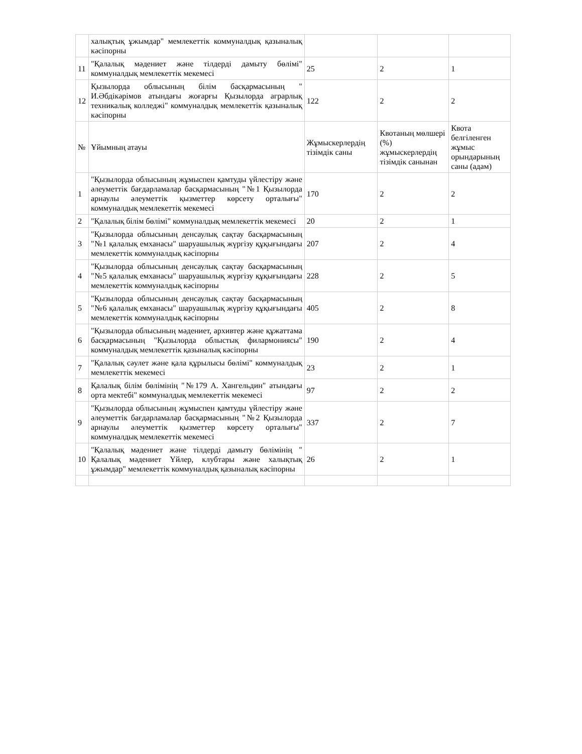| | халықтық ұжымдар" мемлекеттік коммуналдық қазыналық кәсіпорны | | | |
| 11 | "Қалалық мәдениет және тілдерді дамыту бөлімі" коммуналдық мемлекеттік мекемесі | 25 | 2 | 1 |
| 12 | Қызылорда облысының білім басқармасының " И.Әбдікәрімов атындағы жоғарғы Қызылорда аграрлық техникалық колледжі" коммуналдық мемлекеттік қазыналық кәсіпорны | 122 | 2 | 2 |
| № | Ұйымның атауы | Жұмыскерлердің тізімдік саны | Квотаның мөлшері (%) жұмыскерлердің тізімдік санынан | Квота белгіленген жұмыс орындарының саны (адам) |
| 1 | "Қызылорда облысының жұмыспен қамтуды үйлестіру және әлеуметтік бағдарламалар басқармасының "№1 Қызылорда арнаулы әлеуметтік қызметтер көрсету орталығы" коммуналдық мемлекеттік мекемесі | 170 | 2 | 2 |
| 2 | "Қалалық білім бөлімі" коммуналдық мемлекеттік мекемесі | 20 | 2 | 1 |
| 3 | "Қызылорда облысының денсаулық сақтау басқармасының "№1 қалалық емханасы" шаруашылық жүргізу құқығындағы мемлекеттік коммуналдық кәсіпорны | 207 | 2 | 4 |
| 4 | "Қызылорда облысының денсаулық сақтау басқармасының "№5 қалалық емханасы" шаруашылық жүргізу құқығындағы мемлекеттік коммуналдық кәсіпорны | 228 | 2 | 5 |
| 5 | "Қызылорда облысының денсаулық сақтау басқармасының "№6 қалалық емханасы" шаруашылық жүргізу құқығындағы мемлекеттік коммуналдық кәсіпорны | 405 | 2 | 8 |
| 6 | "Қызылорда облысының мәдениет, архивтер және құжаттама басқармасының "Қызылорда облыстық филармониясы" коммуналдық мемлекеттік қазыналық кәсіпорны | 190 | 2 | 4 |
| 7 | "Қалалық сәулет және қала құрылысы бөлімі" коммуналдық мемлекеттік мекемесі | 23 | 2 | 1 |
| 8 | Қалалық білім бөлімінің "№179 А. Хангельдин" атындағы орта мектебі" коммуналдық мемлекеттік мекемесі | 97 | 2 | 2 |
| 9 | "Қызылорда облысының жұмыспен қамтуды үйлестіру және әлеуметтік бағдарламалар басқармасының "№2 Қызылорда арнаулы әлеуметтік қызметтер көрсету орталығы" коммуналдық мемлекеттік мекемесі | 337 | 2 | 7 |
| 10 | "Қалалық мәдениет және тілдерді дамыту бөлімінің " Қалалық мәдениет Үйлер, клубтары және халықтық ұжымдар" мемлекеттік коммуналдық қазыналық кәсіпорны | 26 | 2 | 1 |